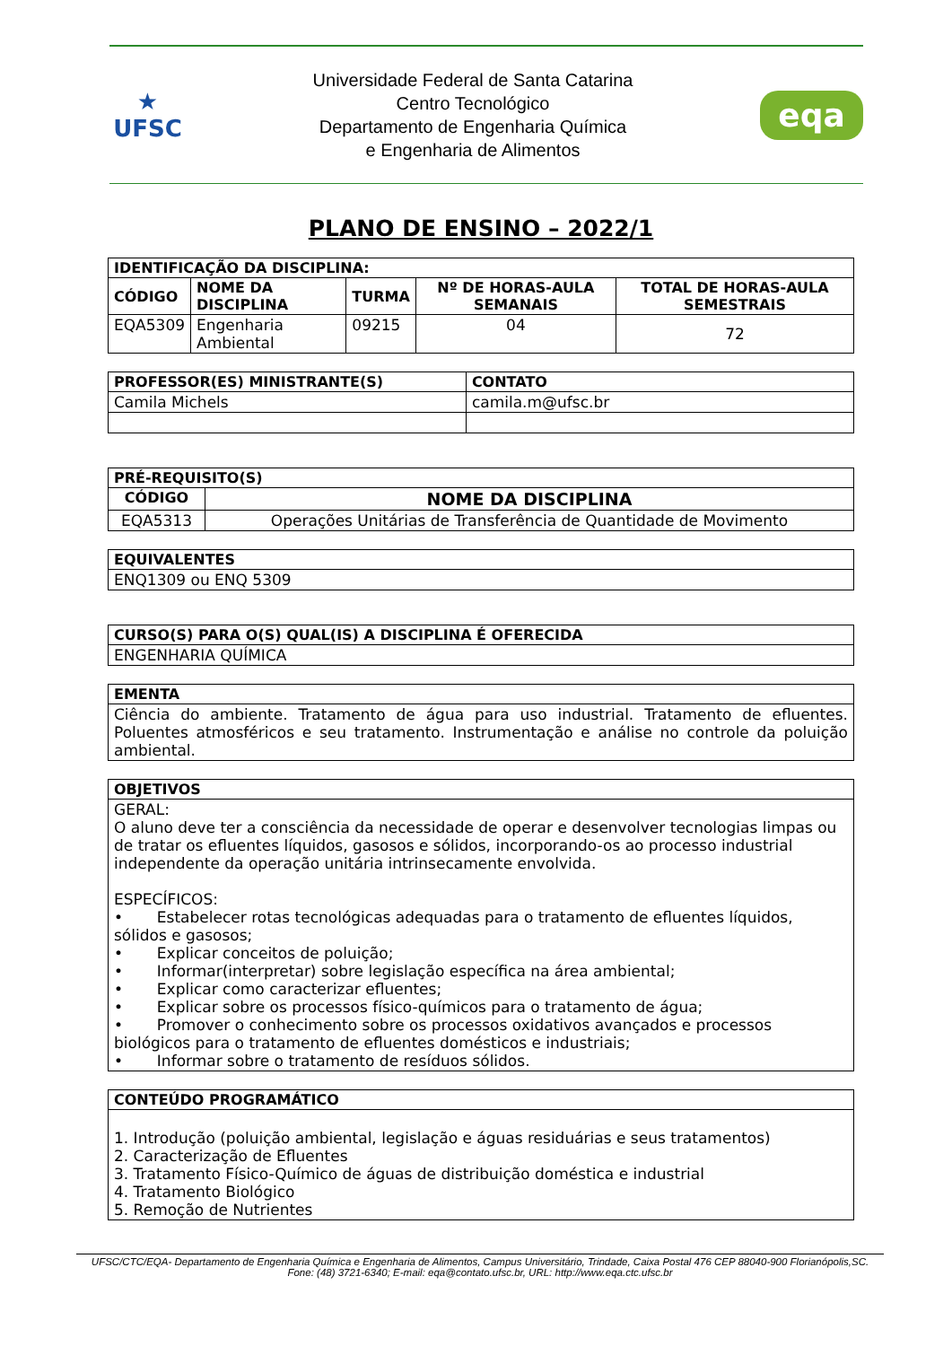★
UFSC
Universidade Federal de Santa Catarina
Centro Tecnológico
Departamento de Engenharia Química
e Engenharia de Alimentos
eqa
PLANO DE ENSINO – 2022/1
| IDENTIFICAÇÃO DA DISCIPLINA: | | | | |
| --- | --- | --- | --- | --- |
| CÓDIGO | NOME DA DISCIPLINA | TURMA | Nº DE HORAS-AULA SEMANAIS | TOTAL DE HORAS-AULA SEMESTRAIS |
| EQA5309 | Engenharia Ambiental | 09215 | 04 | 72 |
| PROFESSOR(ES) MINISTRANTE(S) | CONTATO |
| --- | --- |
| Camila Michels | camila.m@ufsc.br |
| PRÉ-REQUISITO(S) | |
| --- | --- |
| CÓDIGO | NOME DA DISCIPLINA |
| EQA5313 | Operações Unitárias de Transferência de Quantidade de Movimento |
| EQUIVALENTES |
| --- |
| ENQ1309 ou ENQ 5309 |
| CURSO(S) PARA O(S) QUAL(IS) A DISCIPLINA É OFERECIDA |
| --- |
| ENGENHARIA QUÍMICA |
| EMENTA |
| --- |
| Ciência do ambiente. Tratamento de água para uso industrial. Tratamento de efluentes. Poluentes atmosféricos e seu tratamento. Instrumentação e análise no controle da poluição ambiental. |
| OBJETIVOS |
| --- |
| GERAL: O aluno deve ter a consciência da necessidade de operar e desenvolver tecnologias limpas ou de tratar os efluentes líquidos, gasosos e sólidos, incorporando-os ao processo industrial independente da operação unitária intrinsecamente envolvida. ESPECÍFICOS: • Estabelecer rotas tecnológicas adequadas para o tratamento de efluentes líquidos, sólidos e gasosos; • Explicar conceitos de poluição; • Informar(interpretar) sobre legislação específica na área ambiental; • Explicar como caracterizar efluentes; • Explicar sobre os processos físico-químicos para o tratamento de água; • Promover o conhecimento sobre os processos oxidativos avançados e processos biológicos para o tratamento de efluentes domésticos e industriais; • Informar sobre o tratamento de resíduos sólidos. |
| CONTEÚDO PROGRAMÁTICO |
| --- |
| 1. Introdução (poluição ambiental, legislação e águas residuárias e seus tratamentos) 2. Caracterização de Efluentes 3. Tratamento Físico-Químico de águas de distribuição doméstica e industrial 4. Tratamento Biológico 5. Remoção de Nutrientes |
UFSC/CTC/EQA- Departamento de Engenharia Química e Engenharia de Alimentos, Campus Universitário, Trindade, Caixa Postal 476 CEP 88040-900 Florianópolis,SC.
Fone: (48) 3721-6340; E-mail: eqa@contato.ufsc.br, URL: http://www.eqa.ctc.ufsc.br